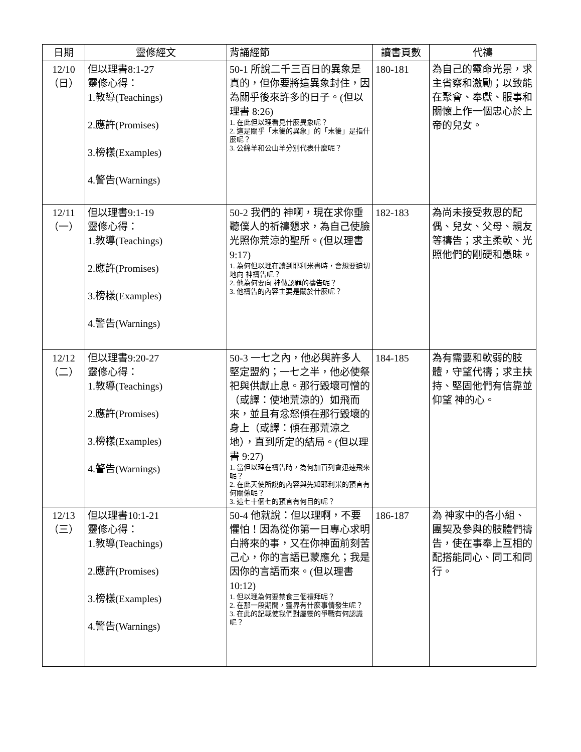| 日期 | 靈修經文 | 背誦經節 | 讀書頁數 | 代禱 |
| --- | --- | --- | --- | --- |
| 12/10 （日） | 但以理書8:1-27 靈修心得： 1.教導(Teachings) 2.應許(Promises) 3.榜樣(Examples) 4.警告(Warnings) | 50-1 所說二千三百日的異象是真的，但你要將這異象封住，因為關乎後來許多的日子。(但以理書 8:26) 1. 在此但以理看見什麼異象呢？ 2. 這是關乎「末後的異象」的「末後」是指什麼呢？ 3. 公綿羊和公山羊分別代表什麼呢？ | 180-181 | 為自己的靈命光景，求主省察和激勵；以致能在聚會、奉獻、服事和關懷上作一個忠心於上帝的兒女。 |
| 12/11 （一） | 但以理書9:1-19 靈修心得： 1.教導(Teachings) 2.應許(Promises) 3.榜樣(Examples) 4.警告(Warnings) | 50-2 我們的 神啊，現在求你垂聽僕人的祈禱懇求，為自己使臉光照你荒涼的聖所。(但以理書 9:17) 1. 為何但以理在讀到耶利米書時，會想要迫切地向 神禱告呢？ 2. 他為何要向 神做認罪的禱告呢？ 3. 他禱告的內容主要是關於什麼呢？ | 182-183 | 為尚未接受救恩的配偶、兒女、父母、親友等禱告；求主柔軟、光照他們的剛硬和愚昧。 |
| 12/12 （二） | 但以理書9:20-27 靈修心得： 1.教導(Teachings) 2.應許(Promises) 3.榜樣(Examples) 4.警告(Warnings) | 50-3 一七之內，他必與許多人堅定盟約；一七之半，他必使祭祀與供獻止息。那行毀壞可憎的（或譯：使地荒涼的）如飛而來，並且有忿怒傾在那行毀壞的身上（或譯：傾在那荒涼之地），直到所定的結局。(但以理書 9:27) 1. 當但以理在禱告時，為何加百列會迅速飛來呢？ 2. 在此天使所說的內容與先知耶利米的預言有何關係呢？ 3. 這七十個七的預言有何目的呢？ | 184-185 | 為有需要和軟弱的肢體，守望代禱；求主扶持、堅固他們有信靠並仰望 神的心。 |
| 12/13 （三） | 但以理書10:1-21 靈修心得： 1.教導(Teachings) 2.應許(Promises) 3.榜樣(Examples) 4.警告(Warnings) | 50-4 他就說：但以理啊，不要懼怕！因為從你第一日專心求明白將來的事，又在你神面前刻苦己心，你的言語已蒙應允；我是因你的言語而來。(但以理書 10:12) 1. 但以理為何要禁食三個禮拜呢？ 2. 在那一段期間，靈界有什麼事情發生呢？ 3. 在此的記載使我們對屬靈的爭戰有何認識呢？ | 186-187 | 為 神家中的各小組、團契及參與的肢體們禱告，使在事奉上互相的配搭能同心、同工和同行。 |